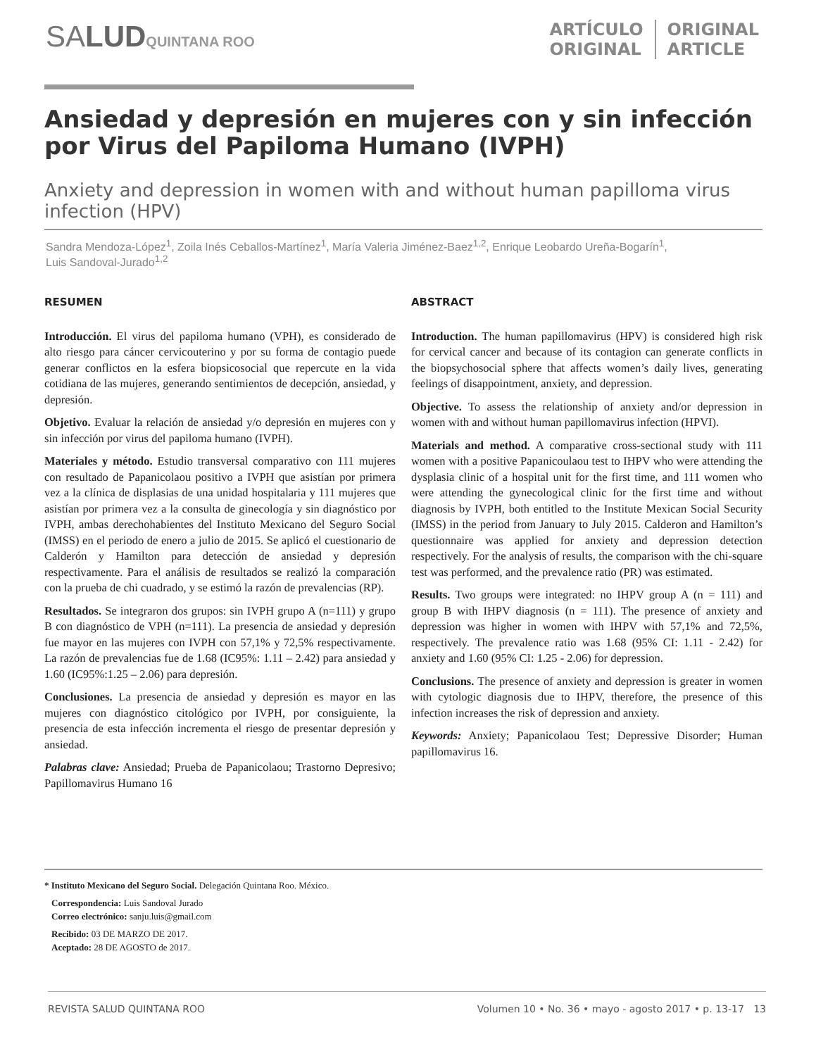SALUD QUINTANA ROO
ARTÍCULO
ORIGINAL
ORIGINAL
ARTICLE
Ansiedad y depresión en mujeres con y sin infección por Virus del Papiloma Humano (IVPH)
Anxiety and depression in women with and without human papilloma virus infection (HPV)
Sandra Mendoza-López<sup>1</sup>, Zoila Inés Ceballos-Martínez<sup>1</sup>, María Valeria Jiménez-Baez<sup>1,2</sup>, Enrique Leobardo Ureña-Bogarín<sup>1</sup>, Luis Sandoval-Jurado<sup>1,2</sup>
RESUMEN
Introducción. El virus del papiloma humano (VPH), es considerado de alto riesgo para cáncer cervicouterino y por su forma de contagio puede generar conflictos en la esfera biopsicosocial que repercute en la vida cotidiana de las mujeres, generando sentimientos de decepción, ansiedad, y depresión.
Objetivo. Evaluar la relación de ansiedad y/o depresión en mujeres con y sin infección por virus del papiloma humano (IVPH).
Materiales y método. Estudio transversal comparativo con 111 mujeres con resultado de Papanicolaou positivo a IVPH que asistían por primera vez a la clínica de displasias de una unidad hospitalaria y 111 mujeres que asistían por primera vez a la consulta de ginecología y sin diagnóstico por IVPH, ambas derechohabientes del Instituto Mexicano del Seguro Social (IMSS) en el periodo de enero a julio de 2015. Se aplicó el cuestionario de Calderón y Hamilton para detección de ansiedad y depresión respectivamente. Para el análisis de resultados se realizó la comparación con la prueba de chi cuadrado, y se estimó la razón de prevalencias (RP).
Resultados. Se integraron dos grupos: sin IVPH grupo A (n=111) y grupo B con diagnóstico de VPH (n=111). La presencia de ansiedad y depresión fue mayor en las mujeres con IVPH con 57,1% y 72,5% respectivamente. La razón de prevalencias fue de 1.68 (IC95%: 1.11 – 2.42) para ansiedad y 1.60 (IC95%:1.25 – 2.06) para depresión.
Conclusiones. La presencia de ansiedad y depresión es mayor en las mujeres con diagnóstico citológico por IVPH, por consiguiente, la presencia de esta infección incrementa el riesgo de presentar depresión y ansiedad.
Palabras clave: Ansiedad; Prueba de Papanicolaou; Trastorno Depresivo; Papillomavirus Humano 16
ABSTRACT
Introduction. The human papillomavirus (HPV) is considered high risk for cervical cancer and because of its contagion can generate conflicts in the biopsychosocial sphere that affects women’s daily lives, generating feelings of disappointment, anxiety, and depression.
Objective. To assess the relationship of anxiety and/or depression in women with and without human papillomavirus infection (HPVI).
Materials and method. A comparative cross-sectional study with 111 women with a positive Papanicoulaou test to IHPV who were attending the dysplasia clinic of a hospital unit for the first time, and 111 women who were attending the gynecological clinic for the first time and without diagnosis by IVPH, both entitled to the Institute Mexican Social Security (IMSS) in the period from January to July 2015. Calderon and Hamilton’s questionnaire was applied for anxiety and depression detection respectively. For the analysis of results, the comparison with the chi-square test was performed, and the prevalence ratio (PR) was estimated.
Results. Two groups were integrated: no IHPV group A (n = 111) and group B with IHPV diagnosis (n = 111). The presence of anxiety and depression was higher in women with IHPV with 57,1% and 72,5%, respectively. The prevalence ratio was 1.68 (95% CI: 1.11 - 2.42) for anxiety and 1.60 (95% CI: 1.25 - 2.06) for depression.
Conclusions. The presence of anxiety and depression is greater in women with cytologic diagnosis due to IHPV, therefore, the presence of this infection increases the risk of depression and anxiety.
Keywords: Anxiety; Papanicolaou Test; Depressive Disorder; Human papillomavirus 16.
* Instituto Mexicano del Seguro Social. Delegación Quintana Roo. México.
Correspondencia: Luis Sandoval Jurado
Correo electrónico: sanju.luis@gmail.com
Recibido: 03 DE MARZO DE 2017.
Aceptado: 28 DE AGOSTO de 2017.
REVISTA SALUD QUINTANA ROO Volumen 10 • No. 36 • mayo - agosto 2017 • p. 13-17 13